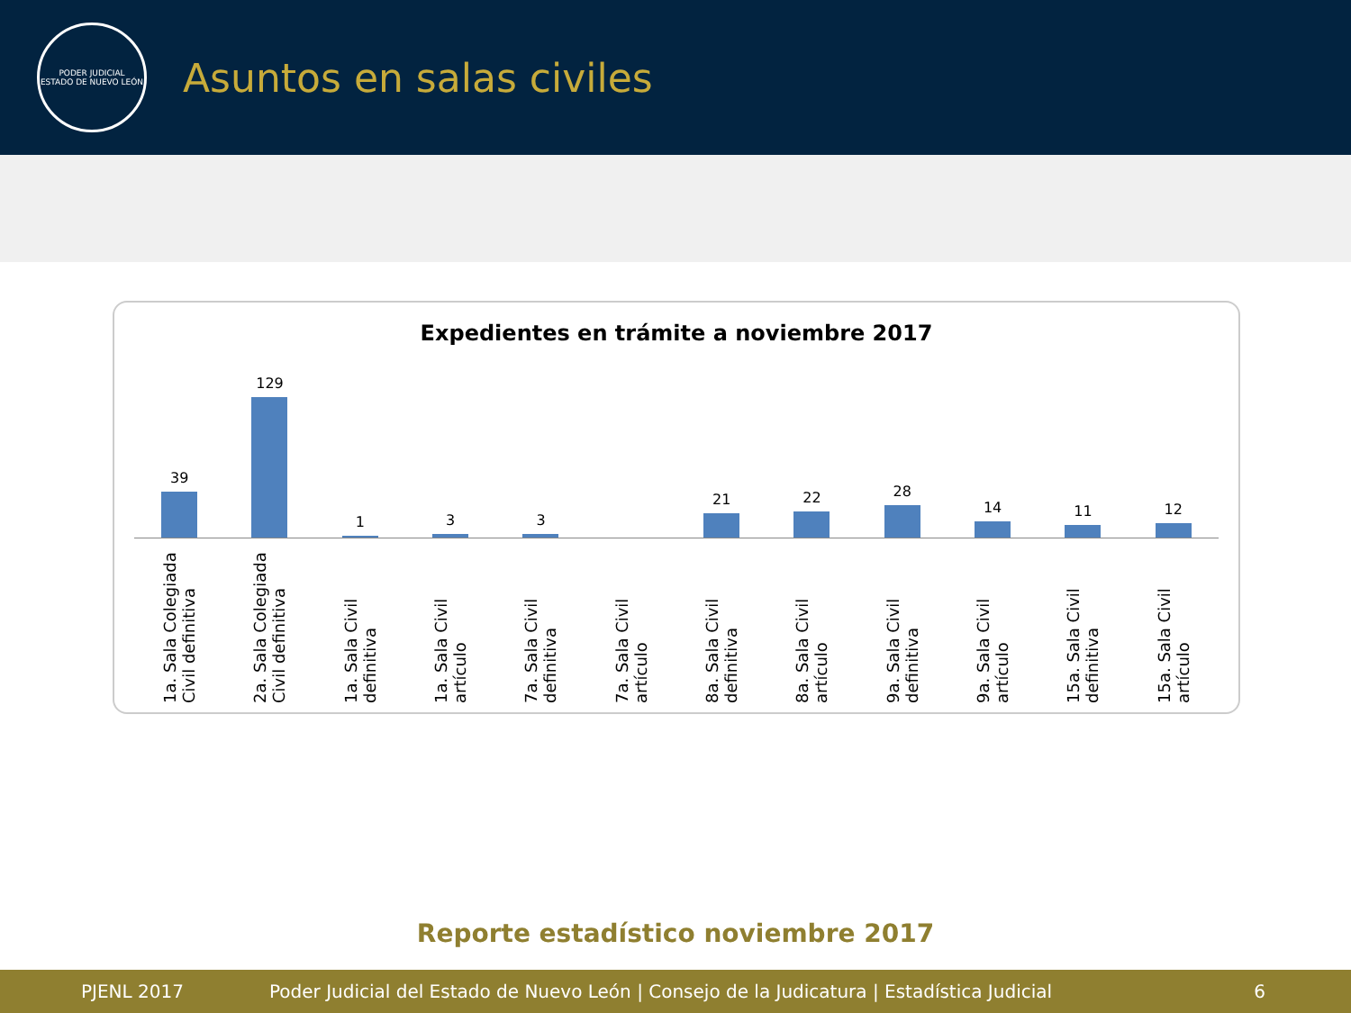PODER JUDICIAL
ESTADO DE NUEVO LEÓN
Asuntos en salas civiles
Expedientes en trámite a noviembre 2017
39 129 1 3 3 21 22 28 14 11 12
1a. Sala Colegiada Civil definitiva
2a. Sala Colegiada Civil definitiva
1a. Sala Civil definitiva
1a. Sala Civil artículo
7a. Sala Civil definitiva
7a. Sala Civil artículo
8a. Sala Civil definitiva
8a. Sala Civil artículo
9a. Sala Civil definitiva
9a. Sala Civil artículo
15a. Sala Civil definitiva
15a. Sala Civil artículo
Reporte estadístico noviembre 2017
PJENL 2017 Poder Judicial del Estado de Nuevo León | Consejo de la Judicatura | Estadística Judicial 6